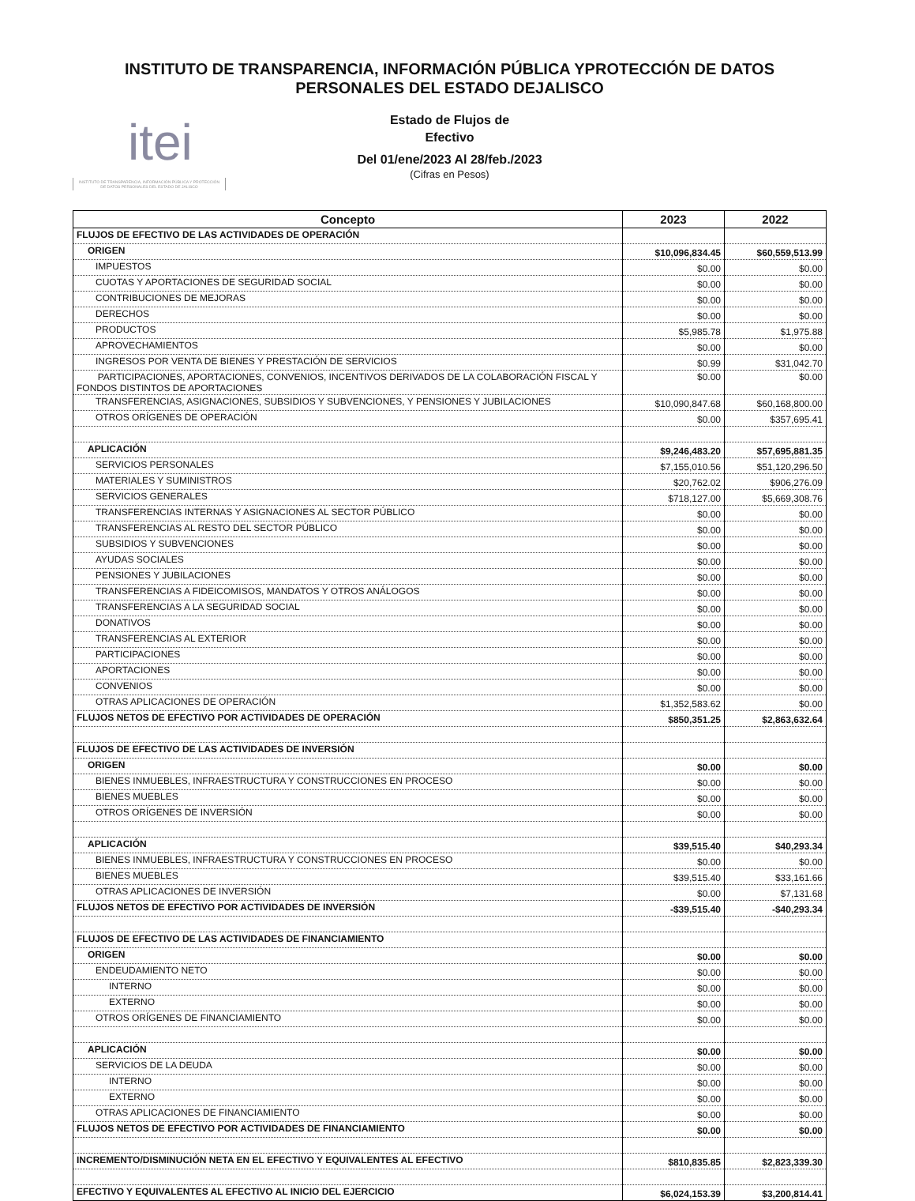INSTITUTO DE TRANSPARENCIA, INFORMACIÓN PÚBLICA YPROTECCIÓN DE DATOS
PERSONALES DEL ESTADO DEJALISCO
itei
INSTITUTO DE TRANSPARENCIA, INFORMACIÓN PÚBLICA Y PROTECCIÓN DE DATOS PERSONALES DEL ESTADO DE JALISCO
Estado de Flujos de
Efectivo
Del 01/ene/2023 Al 28/feb./2023
(Cifras en Pesos)
| Concepto | 2023 | 2022 |
| --- | --- | --- |
| FLUJOS DE EFECTIVO DE LAS ACTIVIDADES DE OPERACIÓN | | |
| ORIGEN | $10,096,834.45 | $60,559,513.99 |
| IMPUESTOS | $0.00 | $0.00 |
| CUOTAS Y APORTACIONES DE SEGURIDAD SOCIAL | $0.00 | $0.00 |
| CONTRIBUCIONES DE MEJORAS | $0.00 | $0.00 |
| DERECHOS | $0.00 | $0.00 |
| PRODUCTOS | $5,985.78 | $1,975.88 |
| APROVECHAMIENTOS | $0.00 | $0.00 |
| INGRESOS POR VENTA DE BIENES Y PRESTACIÓN DE SERVICIOS | $0.99 | $31,042.70 |
| PARTICIPACIONES, APORTACIONES, CONVENIOS, INCENTIVOS DERIVADOS DE LA COLABORACIÓN FISCAL Y FONDOS DISTINTOS DE APORTACIONES | $0.00 | $0.00 |
| TRANSFERENCIAS, ASIGNACIONES, SUBSIDIOS Y SUBVENCIONES, Y PENSIONES Y JUBILACIONES | $10,090,847.68 | $60,168,800.00 |
| OTROS ORÍGENES DE OPERACIÓN | $0.00 | $357,695.41 |
| APLICACIÓN | $9,246,483.20 | $57,695,881.35 |
| SERVICIOS PERSONALES | $7,155,010.56 | $51,120,296.50 |
| MATERIALES Y SUMINISTROS | $20,762.02 | $906,276.09 |
| SERVICIOS GENERALES | $718,127.00 | $5,669,308.76 |
| TRANSFERENCIAS INTERNAS Y ASIGNACIONES AL SECTOR PÚBLICO | $0.00 | $0.00 |
| TRANSFERENCIAS AL RESTO DEL SECTOR PÚBLICO | $0.00 | $0.00 |
| SUBSIDIOS Y SUBVENCIONES | $0.00 | $0.00 |
| AYUDAS SOCIALES | $0.00 | $0.00 |
| PENSIONES Y JUBILACIONES | $0.00 | $0.00 |
| TRANSFERENCIAS A FIDEICOMISOS, MANDATOS Y OTROS ANÁLOGOS | $0.00 | $0.00 |
| TRANSFERENCIAS A LA SEGURIDAD SOCIAL | $0.00 | $0.00 |
| DONATIVOS | $0.00 | $0.00 |
| TRANSFERENCIAS AL EXTERIOR | $0.00 | $0.00 |
| PARTICIPACIONES | $0.00 | $0.00 |
| APORTACIONES | $0.00 | $0.00 |
| CONVENIOS | $0.00 | $0.00 |
| OTRAS APLICACIONES DE OPERACIÓN | $1,352,583.62 | $0.00 |
| FLUJOS NETOS DE EFECTIVO POR ACTIVIDADES DE OPERACIÓN | $850,351.25 | $2,863,632.64 |
| FLUJOS DE EFECTIVO DE LAS ACTIVIDADES DE INVERSIÓN | | |
| ORIGEN | $0.00 | $0.00 |
| BIENES INMUEBLES, INFRAESTRUCTURA Y CONSTRUCCIONES EN PROCESO | $0.00 | $0.00 |
| BIENES MUEBLES | $0.00 | $0.00 |
| OTROS ORÍGENES DE INVERSIÓN | $0.00 | $0.00 |
| APLICACIÓN | $39,515.40 | $40,293.34 |
| BIENES INMUEBLES, INFRAESTRUCTURA Y CONSTRUCCIONES EN PROCESO | $0.00 | $0.00 |
| BIENES MUEBLES | $39,515.40 | $33,161.66 |
| OTRAS APLICACIONES DE INVERSIÓN | $0.00 | $7,131.68 |
| FLUJOS NETOS DE EFECTIVO POR ACTIVIDADES DE INVERSIÓN | -$39,515.40 | -$40,293.34 |
| FLUJOS DE EFECTIVO DE LAS ACTIVIDADES DE FINANCIAMIENTO | | |
| ORIGEN | $0.00 | $0.00 |
| ENDEUDAMIENTO NETO | $0.00 | $0.00 |
| INTERNO | $0.00 | $0.00 |
| EXTERNO | $0.00 | $0.00 |
| OTROS ORÍGENES DE FINANCIAMIENTO | $0.00 | $0.00 |
| APLICACIÓN | $0.00 | $0.00 |
| SERVICIOS DE LA DEUDA | $0.00 | $0.00 |
| INTERNO | $0.00 | $0.00 |
| EXTERNO | $0.00 | $0.00 |
| OTRAS APLICACIONES DE FINANCIAMIENTO | $0.00 | $0.00 |
| FLUJOS NETOS DE EFECTIVO POR ACTIVIDADES DE FINANCIAMIENTO | $0.00 | $0.00 |
| INCREMENTO/DISMINUCIÓN NETA EN EL EFECTIVO Y EQUIVALENTES AL EFECTIVO | $810,835.85 | $2,823,339.30 |
| EFECTIVO Y EQUIVALENTES AL EFECTIVO AL INICIO DEL EJERCICIO | $6,024,153.39 | $3,200,814.41 |